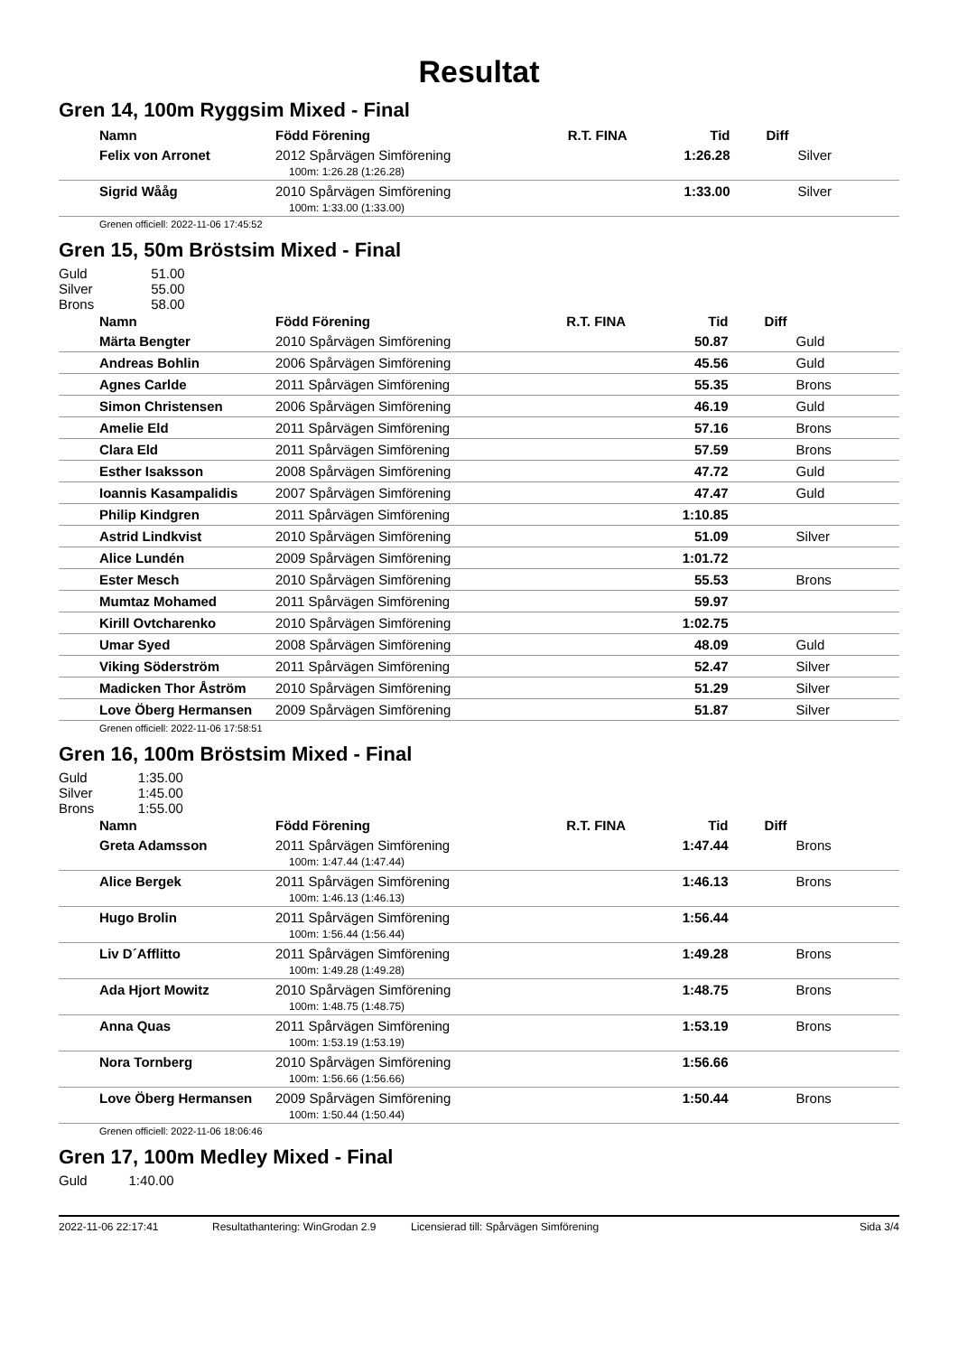Resultat
Gren 14, 100m Ryggsim Mixed - Final
| Namn | Född Förening | R.T. FINA | Tid | Diff |
| --- | --- | --- | --- | --- |
| Felix von Arronet | 2012 Spårvägen Simförening | | 1:26.28 | Silver |
| 100m: 1:26.28 (1:26.28) | | | | |
| Sigrid Wååg | 2010 Spårvägen Simförening | | 1:33.00 | Silver |
| 100m: 1:33.00 (1:33.00) | | | | |
Grenen officiell: 2022-11-06 17:45:52
Gren 15, 50m Bröstsim Mixed - Final
| Guld | 51.00 |
| Silver | 55.00 |
| Brons | 58.00 |
| Namn | Född Förening | R.T. FINA | Tid | Diff |
| --- | --- | --- | --- | --- |
| Märta Bengter | 2010 Spårvägen Simförening | | 50.87 | Guld |
| Andreas Bohlin | 2006 Spårvägen Simförening | | 45.56 | Guld |
| Agnes Carlde | 2011 Spårvägen Simförening | | 55.35 | Brons |
| Simon Christensen | 2006 Spårvägen Simförening | | 46.19 | Guld |
| Amelie Eld | 2011 Spårvägen Simförening | | 57.16 | Brons |
| Clara Eld | 2011 Spårvägen Simförening | | 57.59 | Brons |
| Esther Isaksson | 2008 Spårvägen Simförening | | 47.72 | Guld |
| Ioannis Kasampalidis | 2007 Spårvägen Simförening | | 47.47 | Guld |
| Philip Kindgren | 2011 Spårvägen Simförening | | 1:10.85 | |
| Astrid Lindkvist | 2010 Spårvägen Simförening | | 51.09 | Silver |
| Alice Lundén | 2009 Spårvägen Simförening | | 1:01.72 | |
| Ester Mesch | 2010 Spårvägen Simförening | | 55.53 | Brons |
| Mumtaz Mohamed | 2011 Spårvägen Simförening | | 59.97 | |
| Kirill Ovtcharenko | 2010 Spårvägen Simförening | | 1:02.75 | |
| Umar Syed | 2008 Spårvägen Simförening | | 48.09 | Guld |
| Viking Söderström | 2011 Spårvägen Simförening | | 52.47 | Silver |
| Madicken Thor Åström | 2010 Spårvägen Simförening | | 51.29 | Silver |
| Love Öberg Hermansen | 2009 Spårvägen Simförening | | 51.87 | Silver |
Grenen officiell: 2022-11-06 17:58:51
Gren 16, 100m Bröstsim Mixed - Final
| Guld | 1:35.00 |
| Silver | 1:45.00 |
| Brons | 1:55.00 |
| Namn | Född Förening | R.T. FINA | Tid | Diff |
| --- | --- | --- | --- | --- |
| Greta Adamsson | 2011 Spårvägen Simförening | | 1:47.44 | Brons |
| 100m: 1:47.44 (1:47.44) | | | | |
| Alice Bergek | 2011 Spårvägen Simförening | | 1:46.13 | Brons |
| 100m: 1:46.13 (1:46.13) | | | | |
| Hugo Brolin | 2011 Spårvägen Simförening | | 1:56.44 | |
| 100m: 1:56.44 (1:56.44) | | | | |
| Liv D´Afflitto | 2011 Spårvägen Simförening | | 1:49.28 | Brons |
| 100m: 1:49.28 (1:49.28) | | | | |
| Ada Hjort Mowitz | 2010 Spårvägen Simförening | | 1:48.75 | Brons |
| 100m: 1:48.75 (1:48.75) | | | | |
| Anna Quas | 2011 Spårvägen Simförening | | 1:53.19 | Brons |
| 100m: 1:53.19 (1:53.19) | | | | |
| Nora Tornberg | 2010 Spårvägen Simförening | | 1:56.66 | |
| 100m: 1:56.66 (1:56.66) | | | | |
| Love Öberg Hermansen | 2009 Spårvägen Simförening | | 1:50.44 | Brons |
| 100m: 1:50.44 (1:50.44) | | | | |
Grenen officiell: 2022-11-06 18:06:46
Gren 17, 100m Medley Mixed - Final
| Guld | 1:40.00 |
2022-11-06 22:17:41 Resultathantering: WinGrodan 2.9 Licensierad till: Spårvägen Simförening Sida 3/4